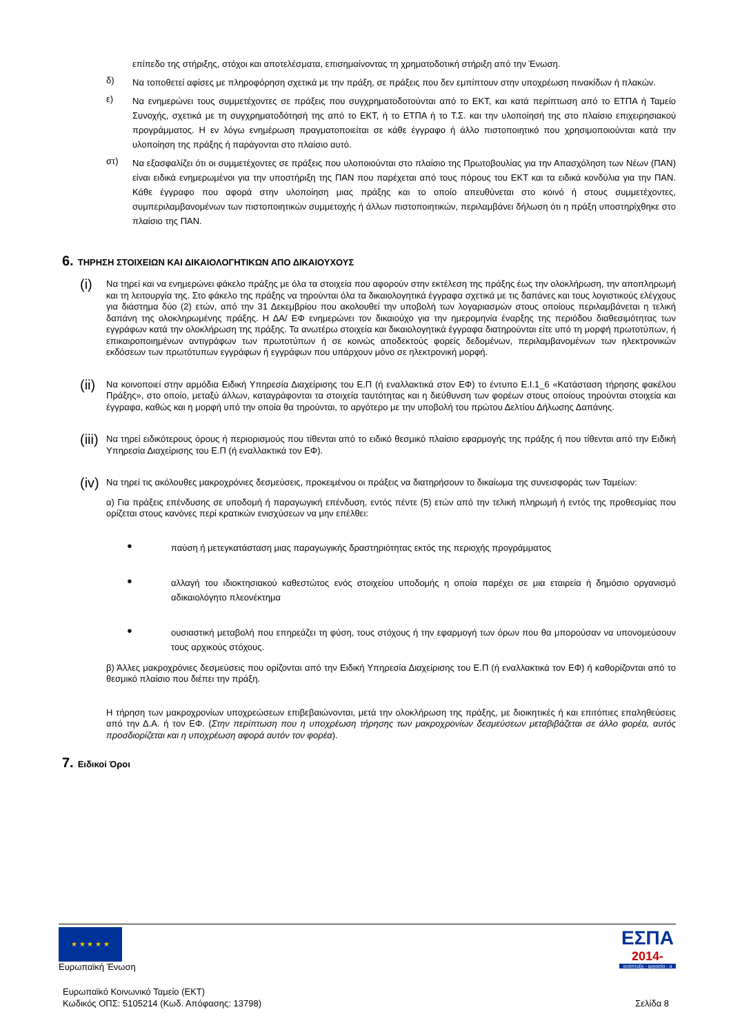επίπεδο της στήριξης, στόχοι και αποτελέσματα, επισημαίνοντας τη χρηματοδοτική στήριξη από την Ένωση.
δ)
Να τοποθετεί αφίσες με πληροφόρηση σχετικά με την πράξη, σε πράξεις που δεν εμπίπτουν στην υποχρέωση πινακίδων ή πλακών.
ε)
Να ενημερώνει τους συμμετέχοντες σε πράξεις που συγχρηματοδοτούνται από το ΕΚΤ, και κατά περίπτωση από το ΕΤΠΑ ή Ταμείο Συνοχής, σχετικά με τη συγχρηματοδότησή της από το ΕΚΤ, ή το ΕΤΠΑ ή το Τ.Σ. και την υλοποίησή της στο πλαίσιο επιχειρησιακού προγράμματος. Η εν λόγω ενημέρωση πραγματοποιείται σε κάθε έγγραφο ή άλλο πιστοποιητικό που χρησιμοποιούνται κατά την υλοποίηση της πράξης ή παράγονται στο πλαίσιο αυτό.
στ)
Να εξασφαλίζει ότι οι συμμετέχοντες σε πράξεις που υλοποιούνται στο πλαίσιο της Πρωτοβουλίας για την Απασχόληση των Νέων (ΠΑΝ) είναι ειδικά ενημερωμένοι για την υποστήριξη της ΠΑΝ που παρέχεται από τους πόρους του ΕΚΤ και τα ειδικά κονδύλια για την ΠΑΝ. Κάθε έγγραφο που αφορά στην υλοποίηση μιας πράξης και το οποίο απευθύνεται στο κοινό ή στους συμμετέχοντες, συμπεριλαμβανομένων των πιστοποιητικών συμμετοχής ή άλλων πιστοποιητικών, περιλαμβάνει δήλωση ότι η πράξη υποστηρίχθηκε στο πλαίσιο της ΠΑΝ.
6. ΤΗΡΗΣΗ ΣΤΟΙΧΕΙΩΝ ΚΑΙ ΔΙΚΑΙΟΛΟΓΗΤΙΚΩΝ ΑΠΟ ΔΙΚΑΙΟΥΧΟΥΣ
(i)
Να τηρεί και να ενημερώνει φάκελο πράξης με όλα τα στοιχεία που αφορούν στην εκτέλεση της πράξης έως την ολοκλήρωση, την αποπληρωμή και τη λειτουργία της. Στο φάκελο της πράξης να τηρούνται όλα τα δικαιολογητικά έγγραφα σχετικά με τις δαπάνες και τους λογιστικούς ελέγχους για διάστημα δύο (2) ετών, από την 31 Δεκεμβρίου που ακολουθεί την υποβολή των λογαριασμών στους οποίους περιλαμβάνεται η τελική δαπάνη της ολοκληρωμένης πράξης. Η ΔΑ/ ΕΦ ενημερώνει τον δικαιούχο για την ημερομηνία έναρξης της περιόδου διαθεσιμότητας των εγγράφων κατά την ολοκλήρωση της πράξης. Τα ανωτέρω στοιχεία και δικαιολογητικά έγγραφα διατηρούνται είτε υπό τη μορφή πρωτοτύπων, ή επικαιροποιημένων αντιγράφων των πρωτοτύπων ή σε κοινώς αποδεκτούς φορείς δεδομένων, περιλαμβανομένων των ηλεκτρονικών εκδόσεων των πρωτότυπων εγγράφων ή εγγράφων που υπάρχουν μόνο σε ηλεκτρονική μορφή.
(ii)
Να κοινοποιεί στην αρμόδια Ειδική Υπηρεσία Διαχείρισης του Ε.Π (ή εναλλακτικά στον ΕΦ) το έντυπο Ε.Ι.1_6 «Κατάσταση τήρησης φακέλου Πράξης», στο οποίο, μεταξύ άλλων, καταγράφονται τα στοιχεία ταυτότητας και η διεύθυνση των φορέων στους οποίους τηρούνται στοιχεία και έγγραφα, καθώς και η μορφή υπό την οποία θα τηρούνται, το αργότερο με την υποβολή του πρώτου Δελτίου Δήλωσης Δαπάνης.
(iii)
Να τηρεί ειδικότερους όρους ή περιορισμούς που τίθενται από το ειδικό θεσμικό πλαίσιο εφαρμογής της πράξης ή που τίθενται από την Ειδική Υπηρεσία Διαχείρισης του Ε.Π (ή εναλλακτικά τον ΕΦ).
(iv)
Να τηρεί τις ακόλουθες μακροχρόνιες δεσμεύσεις, προκειμένου οι πράξεις να διατηρήσουν το δικαίωμα της συνεισφοράς των Ταμείων:
α) Για πράξεις επένδυσης σε υποδομή ή παραγωγική επένδυση, εντός πέντε (5) ετών από την τελική πληρωμή ή εντός της προθεσμίας που ορίζεται στους κανόνες περί κρατικών ενισχύσεων να μην επέλθει:
●
παύση ή μετεγκατάσταση μιας παραγωγικής δραστηριότητας εκτός της περιοχής προγράμματος
●
αλλαγή του ιδιοκτησιακού καθεστώτος ενός στοιχείου υποδομής η οποία παρέχει σε μια εταιρεία ή δημόσιο οργανισμό αδικαιολόγητο πλεονέκτημα
●
ουσιαστική μεταβολή που επηρεάζει τη φύση, τους στόχους ή την εφαρμογή των όρων που θα μπορούσαν να υπονομεύσουν τους αρχικούς στόχους.
β) Άλλες μακροχρόνιες δεσμεύσεις που ορίζονται από την Ειδική Υπηρεσία Διαχείρισης του Ε.Π (ή εναλλακτικά τον ΕΦ) ή καθορίζονται από το θεσμικό πλαίσιο που διέπει την πράξη.
Η τήρηση των μακροχρονίων υποχρεώσεων επιβεβαιώνονται, μετά την ολοκλήρωση της πράξης, με διοικητικές ή και επιτόπιες επαληθεύσεις από την Δ.Α. ή τον ΕΦ. (Στην περίπτωση που η υποχρέωση τήρησης των μακροχρονίων δεσμεύσεων μεταβιβάζεται σε άλλο φορέα, αυτός προσδιορίζεται και η υποχρέωση αφορά αυτόν τον φορέα).
7. Ειδικοί Όροι
★ ★ ★ ★ ★
Ευρωπαϊκή Ένωση
ΕΣΠΑ
2014-
ανάπτυξη - εργασία - α
Ευρωπαϊκό Κοινωνικό Ταμείο (ΕΚΤ)
Κωδικός ΟΠΣ: 5105214 (Κωδ. Απόφασης: 13798)
Σελίδα 8